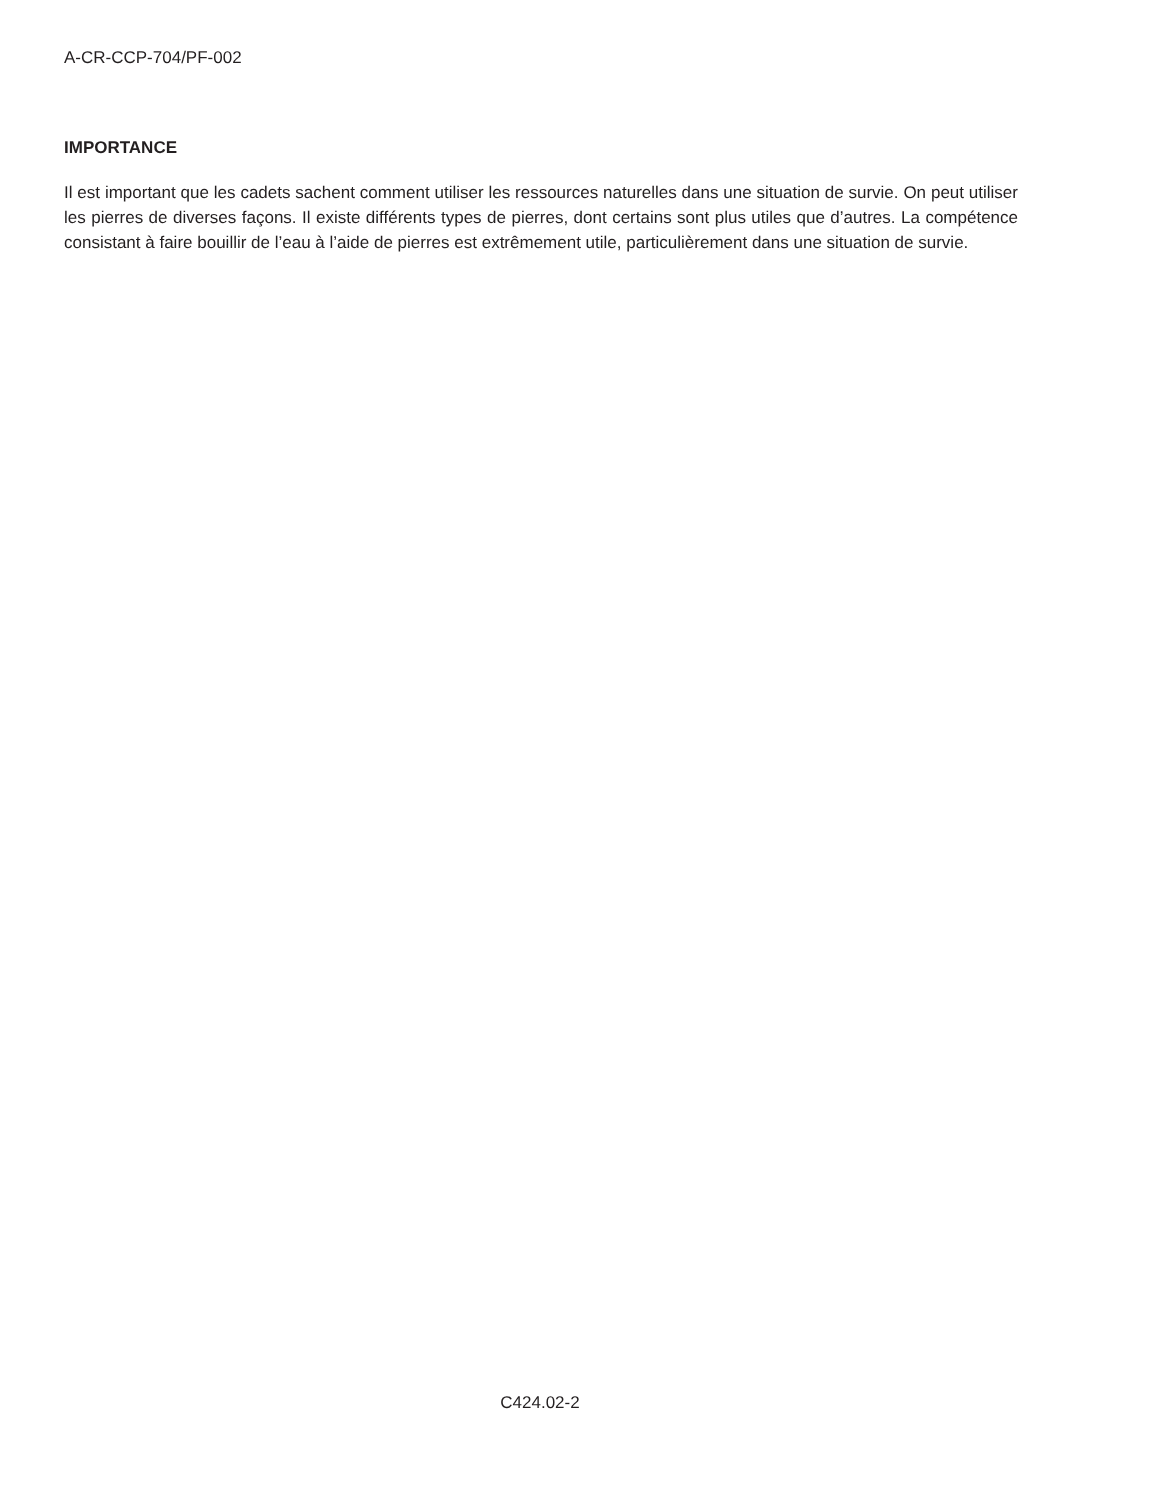A-CR-CCP-704/PF-002
IMPORTANCE
Il est important que les cadets sachent comment utiliser les ressources naturelles dans une situation de survie. On peut utiliser les pierres de diverses façons. Il existe différents types de pierres, dont certains sont plus utiles que d’autres. La compétence consistant à faire bouillir de l’eau à l’aide de pierres est extrêmement utile, particulièrement dans une situation de survie.
C424.02-2